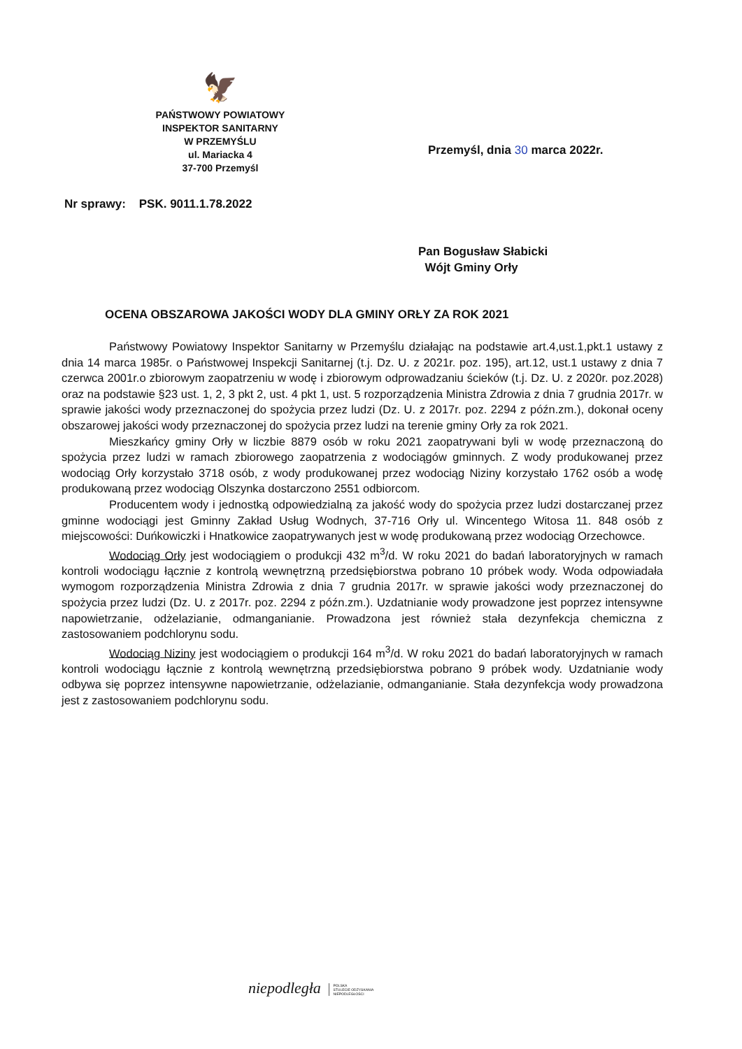🦅
PAŃSTWOWY POWIATOWY
INSPEKTOR SANITARNY
W PRZEMYŚLU
ul. Mariacka 4
37-700 Przemyśl
Przemyśl, dnia 30 marca 2022r.
Nr sprawy: PSK. 9011.1.78.2022
Pan Bogusław Słabicki
Wójt Gminy Orły
OCENA OBSZAROWA JAKOŚCI WODY DLA GMINY ORŁY ZA ROK 2021
Państwowy Powiatowy Inspektor Sanitarny w Przemyślu działając na podstawie art.4,ust.1,pkt.1 ustawy z dnia 14 marca 1985r. o Państwowej Inspekcji Sanitarnej (t.j. Dz. U. z 2021r. poz. 195), art.12, ust.1 ustawy z dnia 7 czerwca 2001r.o zbiorowym zaopatrzeniu w wodę i zbiorowym odprowadzaniu ścieków (t.j. Dz. U. z 2020r. poz.2028) oraz na podstawie §23 ust. 1, 2, 3 pkt 2, ust. 4 pkt 1, ust. 5 rozporządzenia Ministra Zdrowia z dnia 7 grudnia 2017r. w sprawie jakości wody przeznaczonej do spożycia przez ludzi (Dz. U. z 2017r. poz. 2294 z późn.zm.), dokonał oceny obszarowej jakości wody przeznaczonej do spożycia przez ludzi na terenie gminy Orły za rok 2021.
Mieszkańcy gminy Orły w liczbie 8879 osób w roku 2021 zaopatrywani byli w wodę przeznaczoną do spożycia przez ludzi w ramach zbiorowego zaopatrzenia z wodociągów gminnych. Z wody produkowanej przez wodociąg Orły korzystało 3718 osób, z wody produkowanej przez wodociąg Niziny korzystało 1762 osób a wodę produkowaną przez wodociąg Olszynka dostarczono 2551 odbiorcom.
Producentem wody i jednostką odpowiedzialną za jakość wody do spożycia przez ludzi dostarczanej przez gminne wodociągi jest Gminny Zakład Usług Wodnych, 37-716 Orły ul. Wincentego Witosa 11. 848 osób z miejscowości: Duńkowiczki i Hnatkowice zaopatrywanych jest w wodę produkowaną przez wodociąg Orzechowce.
Wodociąg Orły jest wodociągiem o produkcji 432 m<sup>3</sup>/d. W roku 2021 do badań laboratoryjnych w ramach kontroli wodociągu łącznie z kontrolą wewnętrzną przedsiębiorstwa pobrano 10 próbek wody. Woda odpowiadała wymogom rozporządzenia Ministra Zdrowia z dnia 7 grudnia 2017r. w sprawie jakości wody przeznaczonej do spożycia przez ludzi (Dz. U. z 2017r. poz. 2294 z późn.zm.). Uzdatnianie wody prowadzone jest poprzez intensywne napowietrzanie, odżelazianie, odmanganianie. Prowadzona jest również stała dezynfekcja chemiczna z zastosowaniem podchlorynu sodu.
Wodociąg Niziny jest wodociągiem o produkcji 164 m<sup>3</sup>/d. W roku 2021 do badań laboratoryjnych w ramach kontroli wodociągu łącznie z kontrolą wewnętrzną przedsiębiorstwa pobrano 9 próbek wody. Uzdatnianie wody odbywa się poprzez intensywne napowietrzanie, odżelazianie, odmanganianie. Stała dezynfekcja wody prowadzona jest z zastosowaniem podchlorynu sodu.
niepodległa POLSKA
STULECIE ODZYSKANIA
NIEPODLEGŁOŚCI